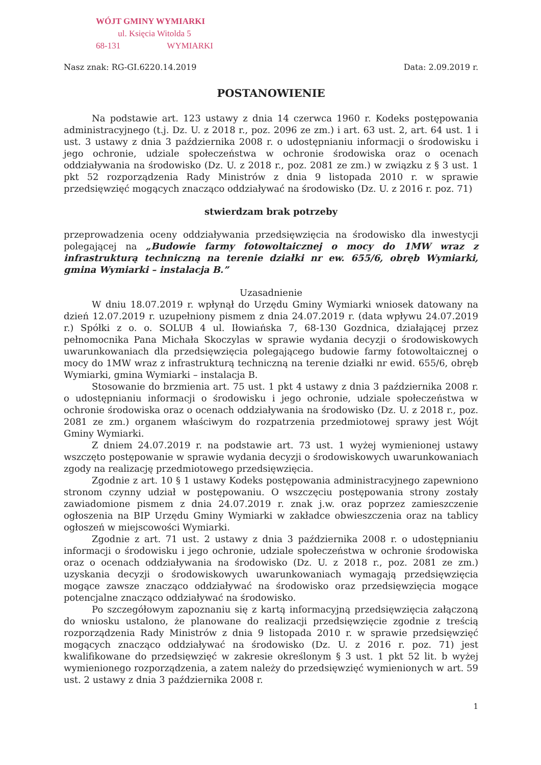WÓJT GMINY WYMIARKI
ul. Księcia Witolda 5
68-131 WYMIARKI
Nasz znak: RG-GI.6220.14.2019 Data: 2.09.2019 r.
POSTANOWIENIE
Na podstawie art. 123 ustawy z dnia 14 czerwca 1960 r. Kodeks postępowania administracyjnego (t.j. Dz. U. z 2018 r., poz. 2096 ze zm.) i art. 63 ust. 2, art. 64 ust. 1 i ust. 3 ustawy z dnia 3 października 2008 r. o udostępnianiu informacji o środowisku i jego ochronie, udziale społeczeństwa w ochronie środowiska oraz o ocenach oddziaływania na środowisko (Dz. U. z 2018 r., poz. 2081 ze zm.) w związku z § 3 ust. 1 pkt 52 rozporządzenia Rady Ministrów z dnia 9 listopada 2010 r. w sprawie przedsięwzięć mogących znacząco oddziaływać na środowisko (Dz. U. z 2016 r. poz. 71)
stwierdzam brak potrzeby
przeprowadzenia oceny oddziaływania przedsięwzięcia na środowisko dla inwestycji polegającej na „Budowie farmy fotowoltaicznej o mocy do 1MW wraz z infrastrukturą techniczną na terenie działki nr ew. 655/6, obręb Wymiarki, gmina Wymiarki – instalacja B.”
Uzasadnienie
W dniu 18.07.2019 r. wpłynął do Urzędu Gminy Wymiarki wniosek datowany na dzień 12.07.2019 r. uzupełniony pismem z dnia 24.07.2019 r. (data wpływu 24.07.2019 r.) Spółki z o. o. SOLUB 4 ul. Iłowiańska 7, 68-130 Gozdnica, działającej przez pełnomocnika Pana Michała Skoczylas w sprawie wydania decyzji o środowiskowych uwarunkowaniach dla przedsięwzięcia polegającego budowie farmy fotowoltaicznej o mocy do 1MW wraz z infrastrukturą techniczną na terenie działki nr ewid. 655/6, obręb Wymiarki, gmina Wymiarki – instalacja B.
Stosowanie do brzmienia art. 75 ust. 1 pkt 4 ustawy z dnia 3 października 2008 r. o udostępnianiu informacji o środowisku i jego ochronie, udziale społeczeństwa w ochronie środowiska oraz o ocenach oddziaływania na środowisko (Dz. U. z 2018 r., poz. 2081 ze zm.) organem właściwym do rozpatrzenia przedmiotowej sprawy jest Wójt Gminy Wymiarki.
Z dniem 24.07.2019 r. na podstawie art. 73 ust. 1 wyżej wymienionej ustawy wszczęto postępowanie w sprawie wydania decyzji o środowiskowych uwarunkowaniach zgody na realizację przedmiotowego przedsięwzięcia.
Zgodnie z art. 10 § 1 ustawy Kodeks postępowania administracyjnego zapewniono stronom czynny udział w postępowaniu. O wszczęciu postępowania strony zostały zawiadomione pismem z dnia 24.07.2019 r. znak j.w. oraz poprzez zamieszczenie ogłoszenia na BIP Urzędu Gminy Wymiarki w zakładce obwieszczenia oraz na tablicy ogłoszeń w miejscowości Wymiarki.
Zgodnie z art. 71 ust. 2 ustawy z dnia 3 października 2008 r. o udostępnianiu informacji o środowisku i jego ochronie, udziale społeczeństwa w ochronie środowiska oraz o ocenach oddziaływania na środowisko (Dz. U. z 2018 r., poz. 2081 ze zm.) uzyskania decyzji o środowiskowych uwarunkowaniach wymagają przedsięwzięcia mogące zawsze znacząco oddziaływać na środowisko oraz przedsięwzięcia mogące potencjalne znacząco oddziaływać na środowisko.
Po szczegółowym zapoznaniu się z kartą informacyjną przedsięwzięcia załączoną do wniosku ustalono, że planowane do realizacji przedsięwzięcie zgodnie z treścią rozporządzenia Rady Ministrów z dnia 9 listopada 2010 r. w sprawie przedsięwzięć mogących znacząco oddziaływać na środowisko (Dz. U. z 2016 r. poz. 71) jest kwalifikowane do przedsięwzięć w zakresie określonym § 3 ust. 1 pkt 52 lit. b wyżej wymienionego rozporządzenia, a zatem należy do przedsięwzięć wymienionych w art. 59 ust. 2 ustawy z dnia 3 października 2008 r.
1